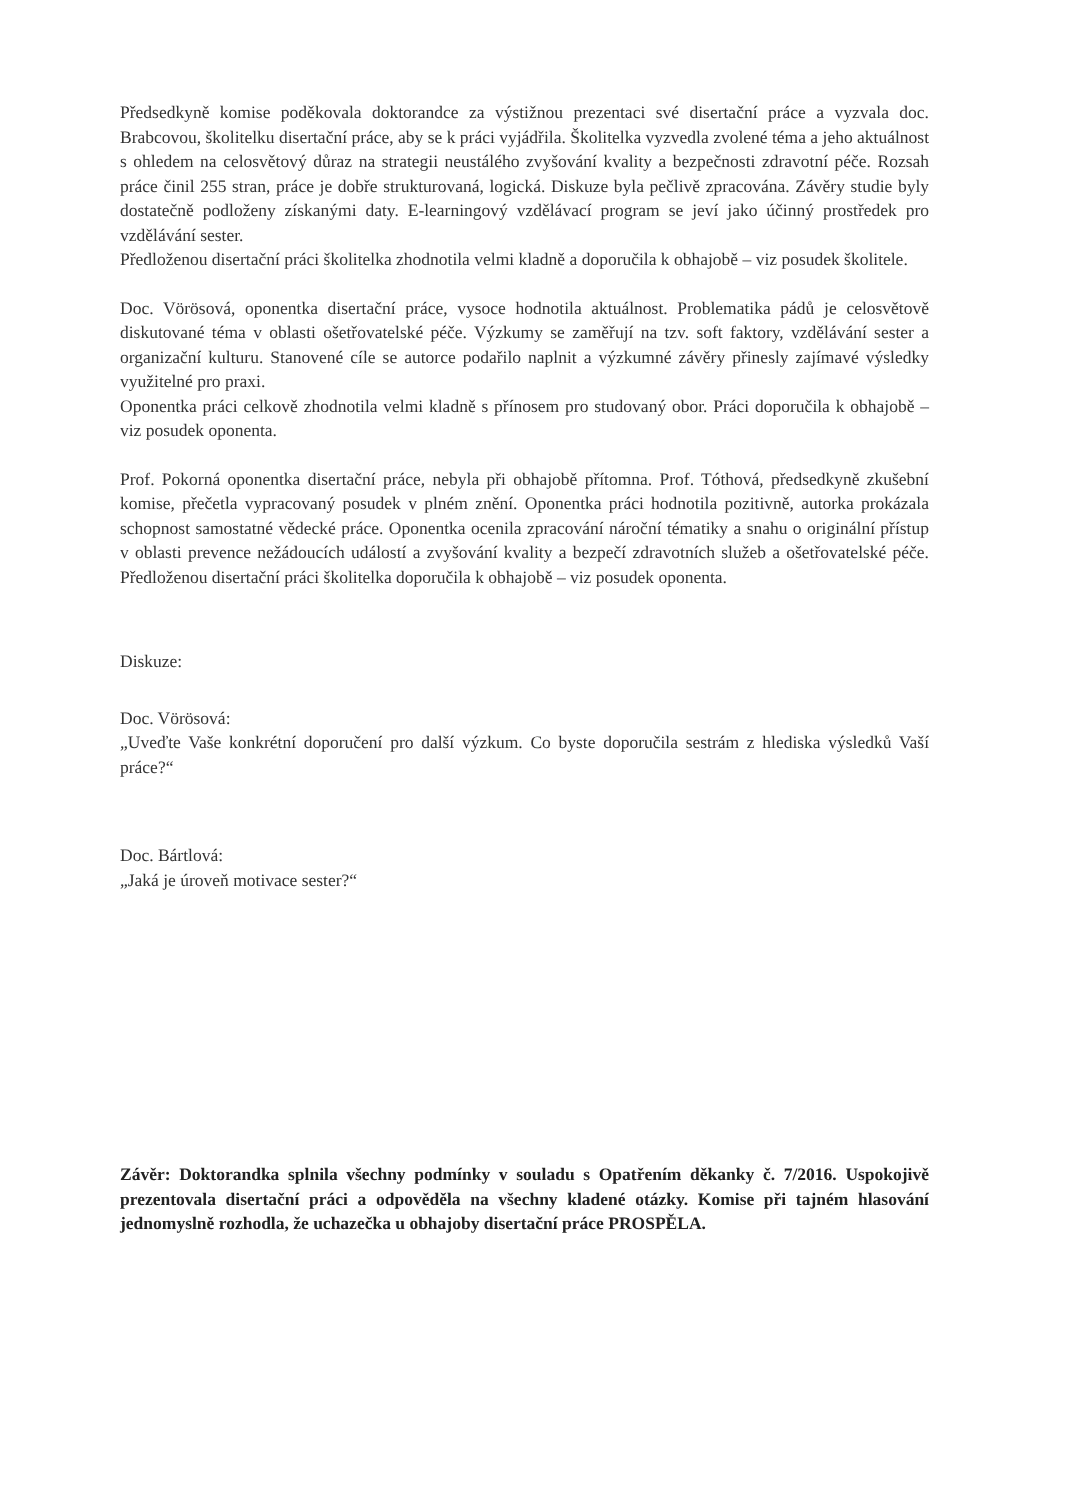Předsedkyně komise poděkovala doktorandce za výstižnou prezentaci své disertační práce a vyzvala doc. Brabcovou, školitelku disertační práce, aby se k práci vyjádřila. Školitelka vyzvedla zvolené téma a jeho aktuálnost s ohledem na celosvětový důraz na strategii neustálého zvyšování kvality a bezpečnosti zdravotní péče. Rozsah práce činil 255 stran, práce je dobře strukturovaná, logická. Diskuze byla pečlivě zpracována. Závěry studie byly dostatečně podloženy získanými daty. E-learningový vzdělávací program se jeví jako účinný prostředek pro vzdělávání sester.
Předloženou disertační práci školitelka zhodnotila velmi kladně a doporučila k obhajobě – viz posudek školitele.
Doc. Vörösová, oponentka disertační práce, vysoce hodnotila aktuálnost. Problematika pádů je celosvětově diskutované téma v oblasti ošetřovatelské péče. Výzkumy se zaměřují na tzv. soft faktory, vzdělávání sester a organizační kulturu. Stanovené cíle se autorce podařilo naplnit a výzkumné závěry přinesly zajímavé výsledky využitelné pro praxi.
Oponentka práci celkově zhodnotila velmi kladně s přínosem pro studovaný obor. Práci doporučila k obhajobě – viz posudek oponenta.
Prof. Pokorná oponentka disertační práce, nebyla při obhajobě přítomna. Prof. Tóthová, předsedkyně zkušební komise, přečetla vypracovaný posudek v plném znění. Oponentka práci hodnotila pozitivně, autorka prokázala schopnost samostatné vědecké práce. Oponentka ocenila zpracování nároční tématiky a snahu o originální přístup v oblasti prevence nežádoucích událostí a zvyšování kvality a bezpečí zdravotních služeb a ošetřovatelské péče. Předloženou disertační práci školitelka doporučila k obhajobě – viz posudek oponenta.
Diskuze:
Doc. Vörösová:
„Uveďte Vaše konkrétní doporučení pro další výzkum. Co byste doporučila sestrám z hlediska výsledků Vaší práce?“
Doc. Bártlová:
„Jaká je úroveň motivace sester?“
Závěr: Doktorandka splnila všechny podmínky v souladu s Opatřením děkanky č. 7/2016. Uspokojivě prezentovala disertační práci a odpověděla na všechny kladené otázky. Komise při tajném hlasování jednomyslně rozhodla, že uchazečka u obhajoby disertační práce PROSPĚLA.